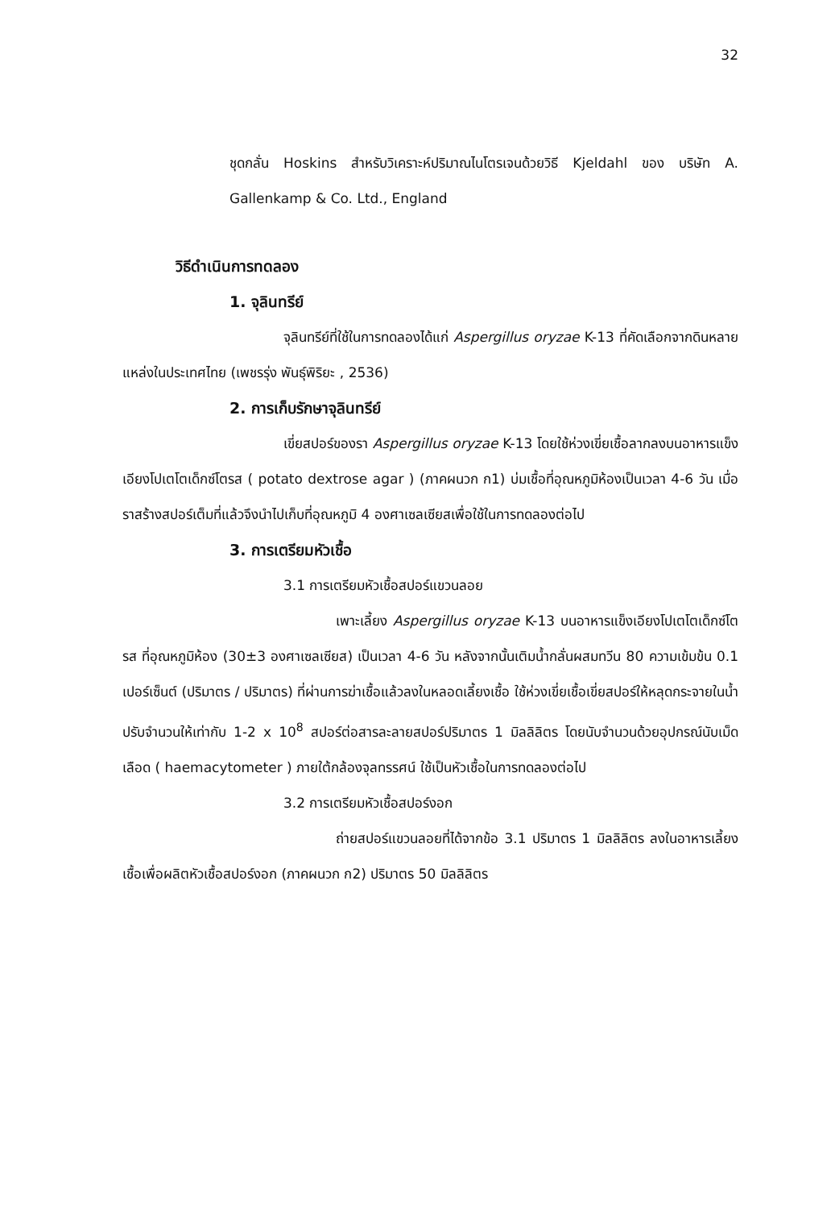32
ชุดกลั่น Hoskins สำหรับวิเคราะห์ปริมาณไนโตรเจนด้วยวิธี Kjeldahl ของ บริษัท A. Gallenkamp & Co. Ltd., England
วิธีดำเนินการทดลอง
1. จุลินทรีย์
จุลินทรีย์ที่ใช้ในการทดลองได้แก่ Aspergillus oryzae K-13 ที่คัดเลือกจากดินหลายแหล่งในประเทศไทย (เพชรรุ่ง พันธุ์พิริยะ , 2536)
2. การเก็บรักษาจุลินทรีย์
เขี่ยสปอร์ของรา Aspergillus oryzae K-13 โดยใช้ห่วงเขี่ยเชื้อลากลงบนอาหารแข็งเอียงโปเตโตเด็กซ์โตรส ( potato dextrose agar ) (ภาคผนวก ก1) บ่มเชื้อที่อุณหภูมิห้องเป็นเวลา 4-6 วัน เมื่อราสร้างสปอร์เต็มที่แล้วจึงนำไปเก็บที่อุณหภูมิ 4 องศาเซลเซียสเพื่อใช้ในการทดลองต่อไป
3. การเตรียมหัวเชื้อ
3.1 การเตรียมหัวเชื้อสปอร์แขวนลอย
เพาะเลี้ยง Aspergillus oryzae K-13 บนอาหารแข็งเอียงโปเตโตเด็กซ์โตรส ที่อุณหภูมิห้อง (30±3 องศาเซลเซียส) เป็นเวลา 4-6 วัน หลังจากนั้นเติมน้ำกลั่นผสมทวีน 80 ความเข้มข้น 0.1 เปอร์เซ็นต์ (ปริมาตร / ปริมาตร) ที่ผ่านการฆ่าเชื้อแล้วลงในหลอดเลี้ยงเชื้อ ใช้ห่วงเขี่ยเชื้อเขี่ยสปอร์ให้หลุดกระจายในน้ำ ปรับจำนวนให้เท่ากับ 1-2 x 10<sup>8</sup> สปอร์ต่อสารละลายสปอร์ปริมาตร 1 มิลลิลิตร โดยนับจำนวนด้วยอุปกรณ์นับเม็ดเลือด ( haemacytometer ) ภายใต้กล้องจุลทรรศน์ ใช้เป็นหัวเชื้อในการทดลองต่อไป
3.2 การเตรียมหัวเชื้อสปอร์งอก
ถ่ายสปอร์แขวนลอยที่ได้จากข้อ 3.1 ปริมาตร 1 มิลลิลิตร ลงในอาหารเลี้ยงเชื้อเพื่อผลิตหัวเชื้อสปอร์งอก (ภาคผนวก ก2) ปริมาตร 50 มิลลิลิตร